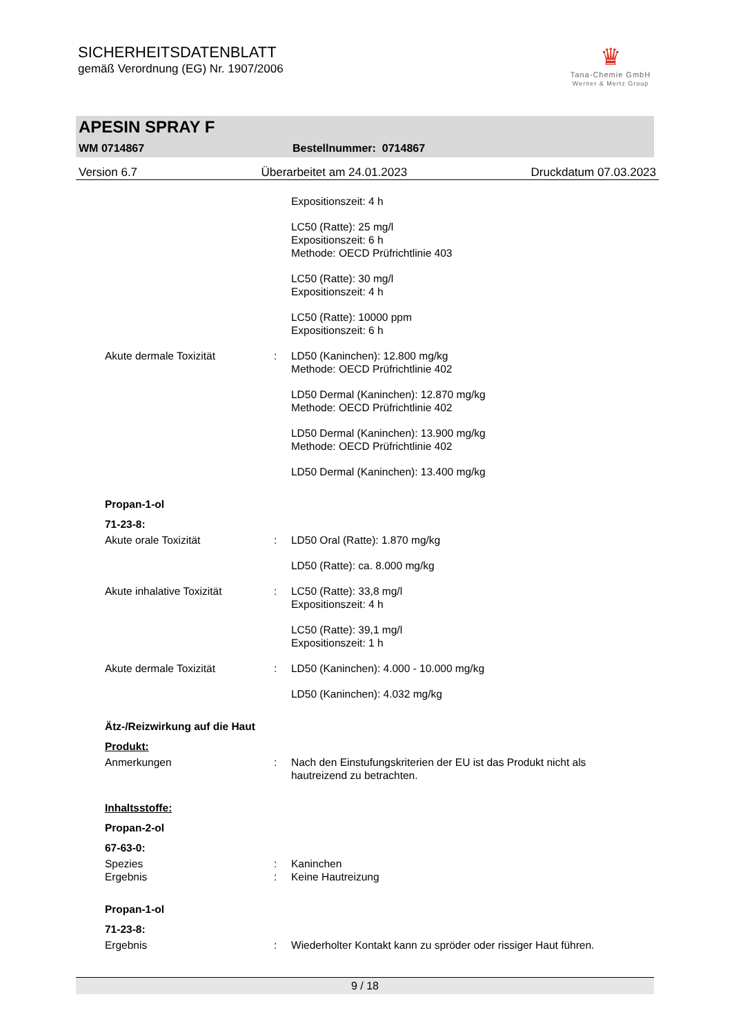SICHERHEITSDATENBLATT
gemäß Verordnung (EG) Nr. 1907/2006
♛
Tana-Chemie GmbH
Werner & Mertz Group
APESIN SPRAY F
WM 0714867 Bestellnummer: 0714867
Version 6.7 Überarbeitet am 24.01.2023 Druckdatum 07.03.2023
Expositionszeit: 4 h
LC50 (Ratte): 25 mg/l
Expositionszeit: 6 h
Methode: OECD Prüfrichtlinie 403
LC50 (Ratte): 30 mg/l
Expositionszeit: 4 h
LC50 (Ratte): 10000 ppm
Expositionszeit: 6 h
Akute dermale Toxizität : LD50 (Kaninchen): 12.800 mg/kg
Methode: OECD Prüfrichtlinie 402
LD50 Dermal (Kaninchen): 12.870 mg/kg
Methode: OECD Prüfrichtlinie 402
LD50 Dermal (Kaninchen): 13.900 mg/kg
Methode: OECD Prüfrichtlinie 402
LD50 Dermal (Kaninchen): 13.400 mg/kg
Propan-1-ol
71-23-8:
Akute orale Toxizität : LD50 Oral (Ratte): 1.870 mg/kg
LD50 (Ratte): ca. 8.000 mg/kg
Akute inhalative Toxizität : LC50 (Ratte): 33,8 mg/l
Expositionszeit: 4 h
LC50 (Ratte): 39,1 mg/l
Expositionszeit: 1 h
Akute dermale Toxizität : LD50 (Kaninchen): 4.000 - 10.000 mg/kg
LD50 (Kaninchen): 4.032 mg/kg
Ätz-/Reizwirkung auf die Haut
Produkt:
Anmerkungen : Nach den Einstufungskriterien der EU ist das Produkt nicht als hautreizend zu betrachten.
Inhaltsstoffe:
Propan-2-ol
67-63-0:
Spezies : Kaninchen
Ergebnis : Keine Hautreizung
Propan-1-ol
71-23-8:
Ergebnis : Wiederholter Kontakt kann zu spröder oder rissiger Haut führen.
9 / 18